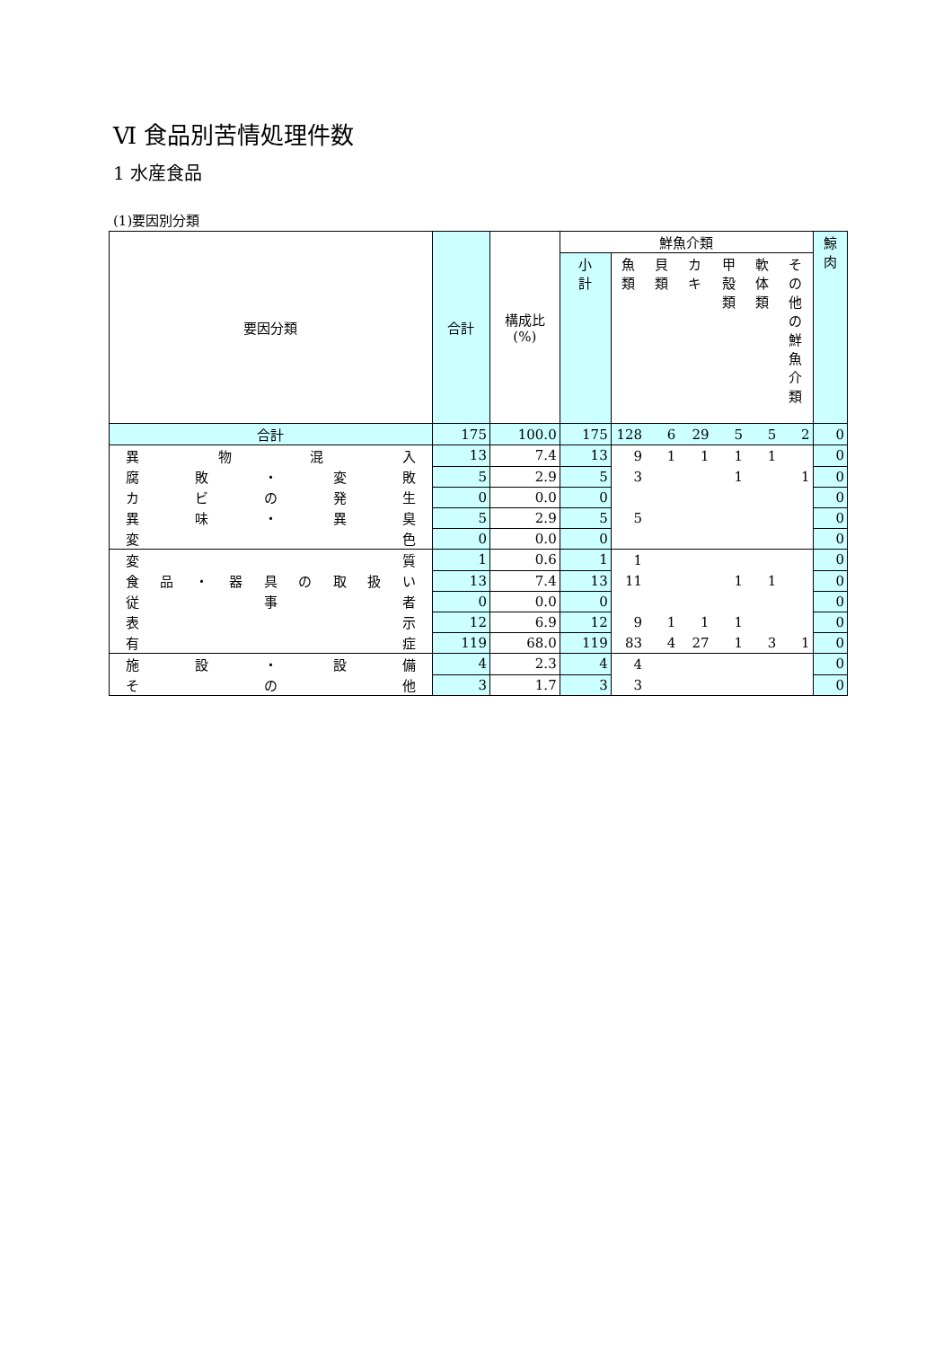Ⅵ 食品別苦情処理件数
1 水産食品
(1)要因別分類
| 要因分類 | 合計 | 構成比 (%) | 鮮魚介類 | | | | | | | 鯨 肉 |
| --- | --- | --- | --- | --- | --- | --- | --- | --- | --- | --- |
| | | | 小 計 | 魚 類 | 貝 類 | カ キ | 甲 殻 類 | 軟 体 類 | そ の 他 の 鮮 魚 介 類 | |
| 合計 | 175 | 100.0 | 175 | 128 | 6 | 29 | 5 | 5 | 2 | 0 |
| 異 物 混 入 | 13 | 7.4 | 13 | 9 | 1 | 1 | 1 | 1 | | 0 |
| 腐 敗 ・ 変 敗 | 5 | 2.9 | 5 | 3 | | | 1 | | 1 | 0 |
| カ ビ の 発 生 | 0 | 0.0 | 0 | | | | | | | 0 |
| 異 味 ・ 異 臭 | 5 | 2.9 | 5 | 5 | | | | | | 0 |
| 変 色 | 0 | 0.0 | 0 | | | | | | | 0 |
| 変 質 | 1 | 0.6 | 1 | 1 | | | | | | 0 |
| 食 品 ・ 器 具 の 取 扱 い | 13 | 7.4 | 13 | 11 | | | 1 | 1 | | 0 |
| 従 事 者 | 0 | 0.0 | 0 | | | | | | | 0 |
| 表 示 | 12 | 6.9 | 12 | 9 | 1 | 1 | 1 | | | 0 |
| 有 症 | 119 | 68.0 | 119 | 83 | 4 | 27 | 1 | 3 | 1 | 0 |
| 施 設 ・ 設 備 | 4 | 2.3 | 4 | 4 | | | | | | 0 |
| そ の 他 | 3 | 1.7 | 3 | 3 | | | | | | 0 |